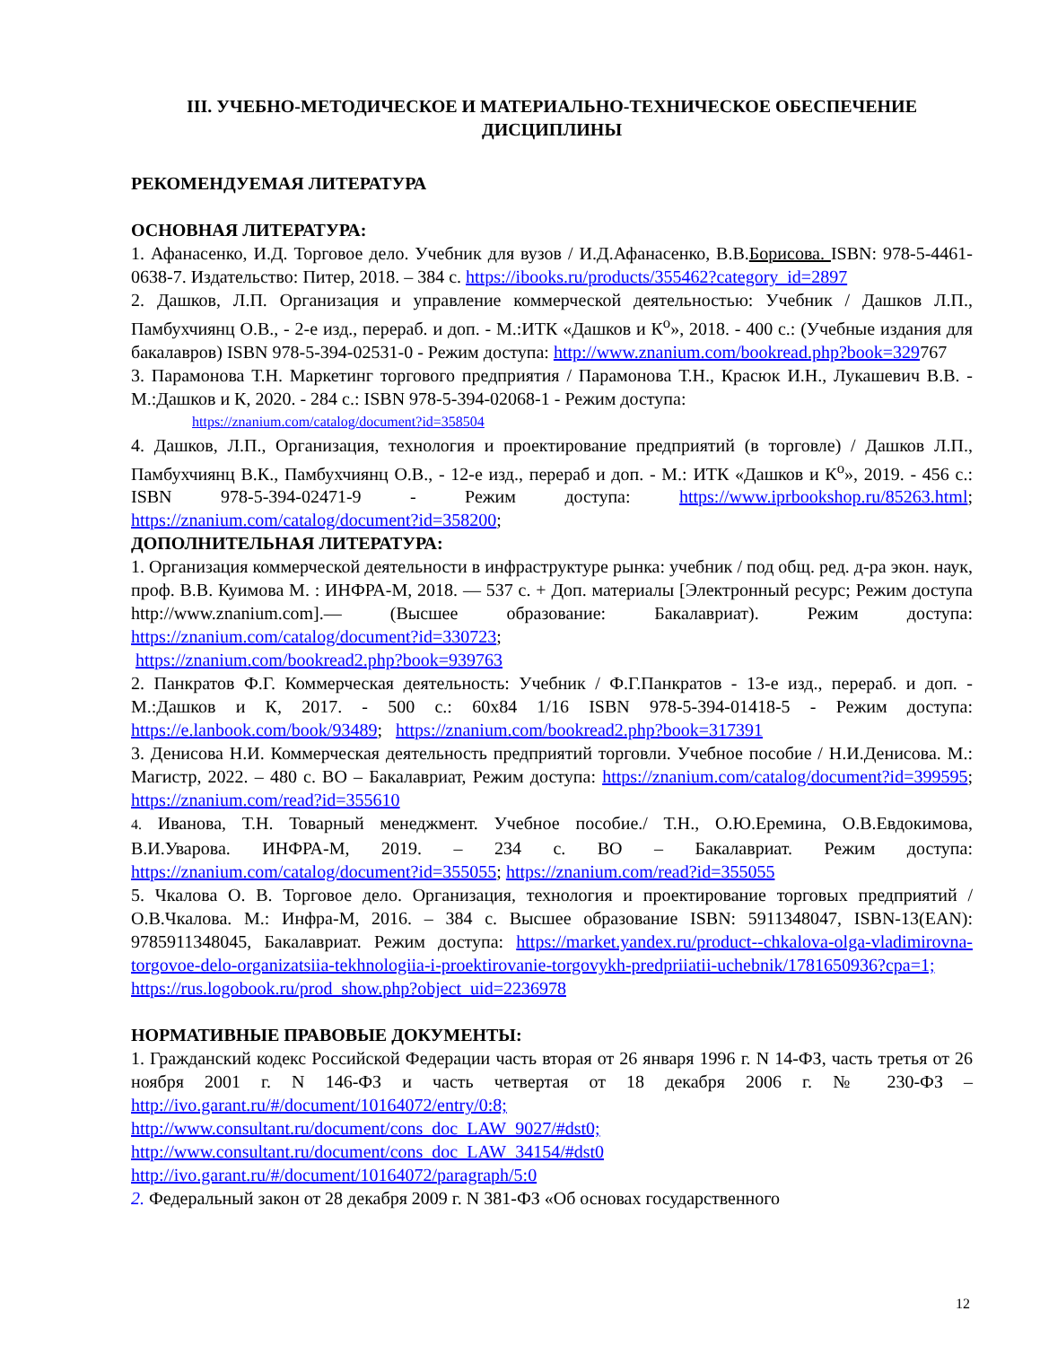III. УЧЕБНО-МЕТОДИЧЕСКОЕ И МАТЕРИАЛЬНО-ТЕХНИЧЕСКОЕ ОБЕСПЕЧЕНИЕ ДИСЦИПЛИНЫ
РЕКОМЕНДУЕМАЯ ЛИТЕРАТУРА
ОСНОВНАЯ ЛИТЕРАТУРА:
1. Афанасенко, И.Д. Торговое дело. Учебник для вузов / И.Д.Афанасенко, В.В.Борисова. ISBN: 978-5-4461-0638-7. Издательство: Питер, 2018. – 384 с. https://ibooks.ru/products/355462?category_id=2897
2. Дашков, Л.П. Организация и управление коммерческой деятельностью: Учебник / Дашков Л.П., Памбухчиянц О.В., - 2-е изд., перераб. и доп. - М.:ИТК «Дашков и К<sup>о</sup>», 2018. - 400 с.: (Учебные издания для бакалавров) ISBN 978-5-394-02531-0 - Режим доступа: http://www.znanium.com/bookread.php?book=329767
3. Парамонова Т.Н. Маркетинг торгового предприятия / Парамонова Т.Н., Красюк И.Н., Лукашевич В.В. - М.:Дашков и К, 2020. - 284 с.: ISBN 978-5-394-02068-1 - Режим доступа:
https://znanium.com/catalog/document?id=358504
4. Дашков, Л.П., Организация, технология и проектирование предприятий (в торговле) / Дашков Л.П., Памбухчиянц В.К., Памбухчиянц О.В., - 12-е изд., перераб и доп. - М.: ИТК «Дашков и К<sup>о</sup>», 2019. - 456 с.: ISBN 978-5-394-02471-9 - Режим доступа: https://www.iprbookshop.ru/85263.html; https://znanium.com/catalog/document?id=358200;
ДОПОЛНИТЕЛЬНАЯ ЛИТЕРАТУРА:
1. Организация коммерческой деятельности в инфраструктуре рынка: учебник / под общ. ред. д-ра экон. наук, проф. В.В. Куимова М. : ИНФРА-М, 2018. — 537 с. + Доп. материалы [Электронный ресурс; Режим доступа http://www.znanium.com].— (Высшее образование: Бакалавриат). Режим доступа: https://znanium.com/catalog/document?id=330723;
https://znanium.com/bookread2.php?book=939763
2. Панкратов Ф.Г. Коммерческая деятельность: Учебник / Ф.Г.Панкратов - 13-е изд., перераб. и доп. - М.:Дашков и К, 2017. - 500 с.: 60x84 1/16 ISBN 978-5-394-01418-5 - Режим доступа: https://e.lanbook.com/book/93489; https://znanium.com/bookread2.php?book=317391
3. Денисова Н.И. Коммерческая деятельность предприятий торговли. Учебное пособие / Н.И.Денисова. М.: Магистр, 2022. – 480 с. ВО – Бакалавриат, Режим доступа: https://znanium.com/catalog/document?id=399595; https://znanium.com/read?id=355610
4. Иванова, Т.Н. Товарный менеджмент. Учебное пособие./ Т.Н., О.Ю.Еремина, О.В.Евдокимова, В.И.Уварова. ИНФРА-М, 2019. – 234 с. ВО – Бакалавриат. Режим доступа: https://znanium.com/catalog/document?id=355055; https://znanium.com/read?id=355055
5. Чкалова О. В. Торговое дело. Организация, технология и проектирование торговых предприятий / О.В.Чкалова. М.: Инфра-М, 2016. – 384 с. Высшее образование ISBN: 5911348047, ISBN-13(EAN): 9785911348045, Бакалавриат. Режим доступа: https://market.yandex.ru/product--chkalova-olga-vladimirovna-torgovoe-delo-organizatsiia-tekhnologiia-i-proektirovanie-torgovykh-predpriiatii-uchebnik/1781650936?cpa=1;
https://rus.logobook.ru/prod_show.php?object_uid=2236978
НОРМАТИВНЫЕ ПРАВОВЫЕ ДОКУМЕНТЫ:
1. Гражданский кодекс Российской Федерации часть вторая от 26 января 1996 г. N 14-ФЗ, часть третья от 26 ноября 2001 г. N 146-ФЗ и часть четвертая от 18 декабря 2006 г. № 230-ФЗ – http://ivo.garant.ru/#/document/10164072/entry/0:8;
http://www.consultant.ru/document/cons_doc_LAW_9027/#dst0;
http://www.consultant.ru/document/cons_doc_LAW_34154/#dst0
http://ivo.garant.ru/#/document/10164072/paragraph/5:0
2. Федеральный закон от 28 декабря 2009 г. N 381-ФЗ «Об основах государственного
12